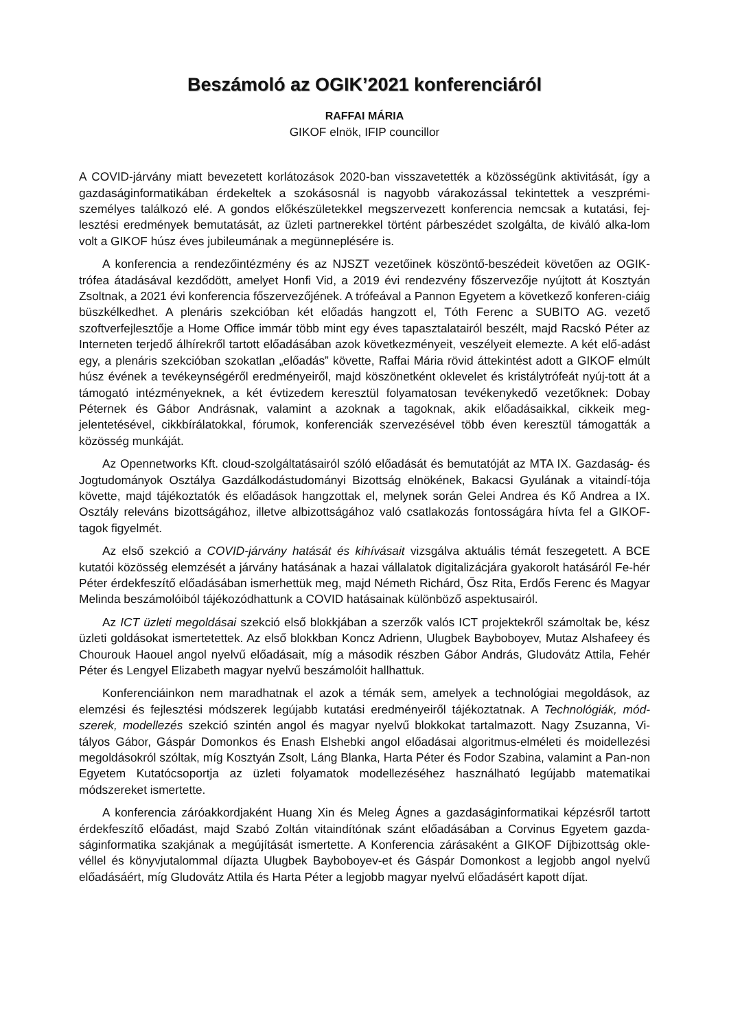Beszámoló az OGIK’2021 konferenciáról
RAFFAI MÁRIA
GIKOF elnök, IFIP councillor
A COVID-járvány miatt bevezetett korlátozások 2020-ban visszavetették a közösségünk aktivitását, így a gazdaságinformatikában érdekeltek a szokásosnál is nagyobb várakozással tekintettek a veszprémi- személyes találkozó elé. A gondos előkészületekkel megszervezett konferencia nemcsak a kutatási, fej-lesztési eredmények bemutatását, az üzleti partnerekkel történt párbeszédet szolgálta, de kiváló alka-lom volt a GIKOF húsz éves jubileumának a megünneplésére is.
A konferencia a rendezőintézmény és az NJSZT vezetőinek köszöntő-beszédeit követően az OGIK-trófea átadásával kezdődött, amelyet Honfi Vid, a 2019 évi rendezvény főszervezője nyújtott át Kosztyán Zsoltnak, a 2021 évi konferencia főszervezőjének. A trófeával a Pannon Egyetem a következő konferen-ciáig büszkélkedhet. A plenáris szekcióban két előadás hangzott el, Tóth Ferenc a SUBITO AG. vezető szoftverfejlesztője a Home Office immár több mint egy éves tapasztalatairól beszélt, majd Racskó Péter az Interneten terjedő álhírekről tartott előadásában azok következményeit, veszélyeit elemezte. A két elő-adást egy, a plenáris szekcióban szokatlan „előadás” követte, Raffai Mária rövid áttekintést adott a GIKOF elmúlt húsz évének a tevékeynségéről eredményeiről, majd köszönetként oklevelet és kristálytrófeát nyúj-tott át a támogató intézményeknek, a két évtizedem keresztül folyamatosan tevékenykedő vezetőknek: Dobay Péternek és Gábor Andrásnak, valamint a azoknak a tagoknak, akik előadásaikkal, cikkeik meg-jelentetésével, cikkbírálatokkal, fórumok, konferenciák szervezésével több éven keresztül támogatták a közösség munkáját.
Az Opennetworks Kft. cloud-szolgáltatásairól szóló előadását és bemutatóját az MTA IX. Gazdaság- és Jogtudományok Osztálya Gazdálkodástudományi Bizottság elnökének, Bakacsi Gyulának a vitaindí-tója követte, majd tájékoztatók és előadások hangzottak el, melynek során Gelei Andrea és Kő Andrea a IX. Osztály releváns bizottságához, illetve albizottságához való csatlakozás fontosságára hívta fel a GIKOF-tagok figyelmét.
Az első szekció a COVID-járvány hatását és kihívásait vizsgálva aktuális témát feszegetett. A BCE kutatói közösség elemzését a járvány hatásának a hazai vállalatok digitalizácjára gyakorolt hatásáról Fe-hér Péter érdekfeszítő előadásában ismerhettük meg, majd Németh Richárd, Ősz Rita, Erdős Ferenc és Magyar Melinda beszámolóiból tájékozódhattunk a COVID hatásainak különböző aspektusairól.
Az ICT üzleti megoldásai szekció első blokkjában a szerzők valós ICT projektekről számoltak be, kész üzleti goldásokat ismertetettek. Az első blokkban Koncz Adrienn, Ulugbek Bayboboyev, Mutaz Alshafeey és Chourouk Haouel angol nyelvű előadásait, míg a második részben Gábor András, Gludovátz Attila, Fehér Péter és Lengyel Elizabeth magyar nyelvű beszámolóit hallhattuk.
Konferenciáinkon nem maradhatnak el azok a témák sem, amelyek a technológiai megoldások, az elemzési és fejlesztési módszerek legújabb kutatási eredményeiről tájékoztatnak. A Technológiák, mód-szerek, modellezés szekció szintén angol és magyar nyelvű blokkokat tartalmazott. Nagy Zsuzanna, Vi-tályos Gábor, Gáspár Domonkos és Enash Elshebki angol előadásai algoritmus-elméleti és moidellezési megoldásokról szóltak, míg Kosztyán Zsolt, Láng Blanka, Harta Péter és Fodor Szabina, valamint a Pan-non Egyetem Kutatócsoportja az üzleti folyamatok modellezéséhez használható legújabb matematikai módszereket ismertette.
A konferencia záróakkordjaként Huang Xin és Meleg Ágnes a gazdaságinformatikai képzésről tartott érdekfeszítő előadást, majd Szabó Zoltán vitaindítónak szánt előadásában a Corvinus Egyetem gazda-ságinformatika szakjának a megújítását ismertette. A Konferencia zárásaként a GIKOF Díjbizottság okle-véllel és könyvjutalommal díjazta Ulugbek Bayboboyev-et és Gáspár Domonkost a legjobb angol nyelvű előadásáért, míg Gludovátz Attila és Harta Péter a legjobb magyar nyelvű előadásért kapott díjat.